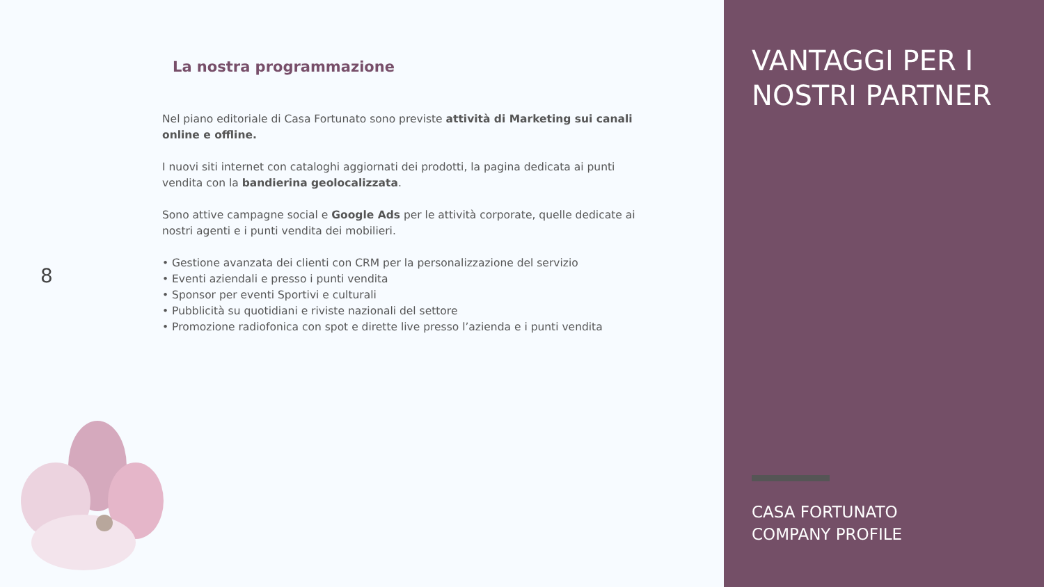La nostra programmazione
Nel piano editoriale di Casa Fortunato sono previste attività di Marketing sui canali online e offline.
I nuovi siti internet con cataloghi aggiornati dei prodotti, la pagina dedicata ai punti vendita con la bandierina geolocalizzata.
Sono attive campagne social e Google Ads per le attività corporate, quelle dedicate ai nostri agenti e i punti vendita dei mobilieri.
• Gestione avanzata dei clienti con CRM per la personalizzazione del servizio
• Eventi aziendali e presso i punti vendita
• Sponsor per eventi Sportivi e culturali
• Pubblicità su quotidiani e riviste nazionali del settore
• Promozione radiofonica con spot e dirette live presso l’azienda e i punti vendita
8
VANTAGGI PER I NOSTRI PARTNER
CASA FORTUNATO
COMPANY PROFILE